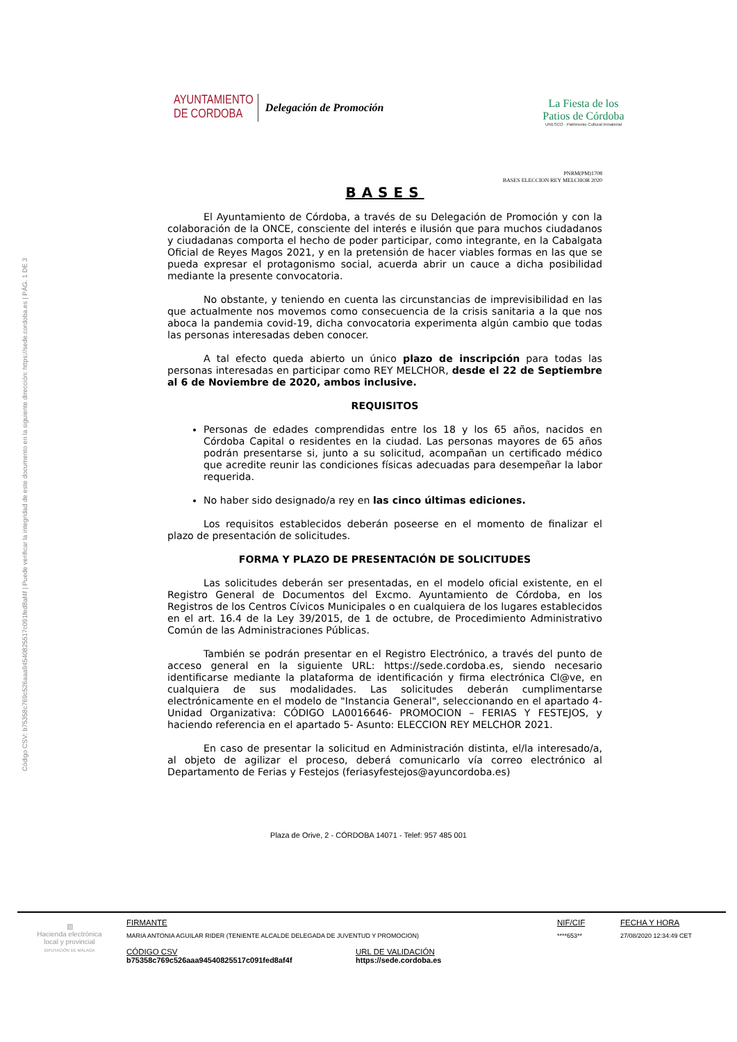Código CSV: b75358c769c526aaa94540825517c091fed8af4f | Puede verificar la integridad de este documento en la siguiente dirección: https://sede.cordoba.es | PÁG. 1 DE 3
AYUNTAMIENTO
DE CORDOBA
Delegación de Promoción
La Fiesta de los
Patios de Córdoba
UNESCO · Patrimonio Cultural Inmaterial
PNRM(PM)1708
BASES ELECCION REY MELCHOR 2020
BASES
El Ayuntamiento de Córdoba, a través de su Delegación de Promoción y con la colaboración de la ONCE, consciente del interés e ilusión que para muchos ciudadanos y ciudadanas comporta el hecho de poder participar, como integrante, en la Cabalgata Oficial de Reyes Magos 2021, y en la pretensión de hacer viables formas en las que se pueda expresar el protagonismo social, acuerda abrir un cauce a dicha posibilidad mediante la presente convocatoria.
No obstante, y teniendo en cuenta las circunstancias de imprevisibilidad en las que actualmente nos movemos como consecuencia de la crisis sanitaria a la que nos aboca la pandemia covid-19, dicha convocatoria experimenta algún cambio que todas las personas interesadas deben conocer.
A tal efecto queda abierto un único plazo de inscripción para todas las personas interesadas en participar como REY MELCHOR, desde el 22 de Septiembre al 6 de Noviembre de 2020, ambos inclusive.
REQUISITOS
Personas de edades comprendidas entre los 18 y los 65 años, nacidos en Córdoba Capital o residentes en la ciudad. Las personas mayores de 65 años podrán presentarse si, junto a su solicitud, acompañan un certificado médico que acredite reunir las condiciones físicas adecuadas para desempeñar la labor requerida.
No haber sido designado/a rey en las cinco últimas ediciones.
Los requisitos establecidos deberán poseerse en el momento de finalizar el plazo de presentación de solicitudes.
FORMA Y PLAZO DE PRESENTACIÓN DE SOLICITUDES
Las solicitudes deberán ser presentadas, en el modelo oficial existente, en el Registro General de Documentos del Excmo. Ayuntamiento de Córdoba, en los Registros de los Centros Cívicos Municipales o en cualquiera de los lugares establecidos en el art. 16.4 de la Ley 39/2015, de 1 de octubre, de Procedimiento Administrativo Común de las Administraciones Públicas.
También se podrán presentar en el Registro Electrónico, a través del punto de acceso general en la siguiente URL: https://sede.cordoba.es, siendo necesario identificarse mediante la plataforma de identificación y firma electrónica Cl@ve, en cualquiera de sus modalidades. Las solicitudes deberán cumplimentarse electrónicamente en el modelo de "Instancia General", seleccionando en el apartado 4- Unidad Organizativa: CÓDIGO LA0016646- PROMOCION – FERIAS Y FESTEJOS, y haciendo referencia en el apartado 5- Asunto: ELECCION REY MELCHOR 2021.
En caso de presentar la solicitud en Administración distinta, el/la interesado/a, al objeto de agilizar el proceso, deberá comunicarlo vía correo electrónico al Departamento de Ferias y Festejos (feriasyfestejos@ayuncordoba.es)
Plaza de Orive, 2 - CÓRDOBA 14071 - Telef: 957 485 001
▧
Hacienda electrónica local y provincial
DIPUTACIÓN DE MÁLAGA
FIRMANTE
MARIA ANTONIA AGUILAR RIDER (TENIENTE ALCALDE DELEGADA DE JUVENTUD Y PROMOCION)
NIF/CIF
****653**
FECHA Y HORA
27/08/2020 12:34:49 CET
CÓDIGO CSV
b75358c769c526aaa94540825517c091fed8af4f
URL DE VALIDACIÓN
https://sede.cordoba.es